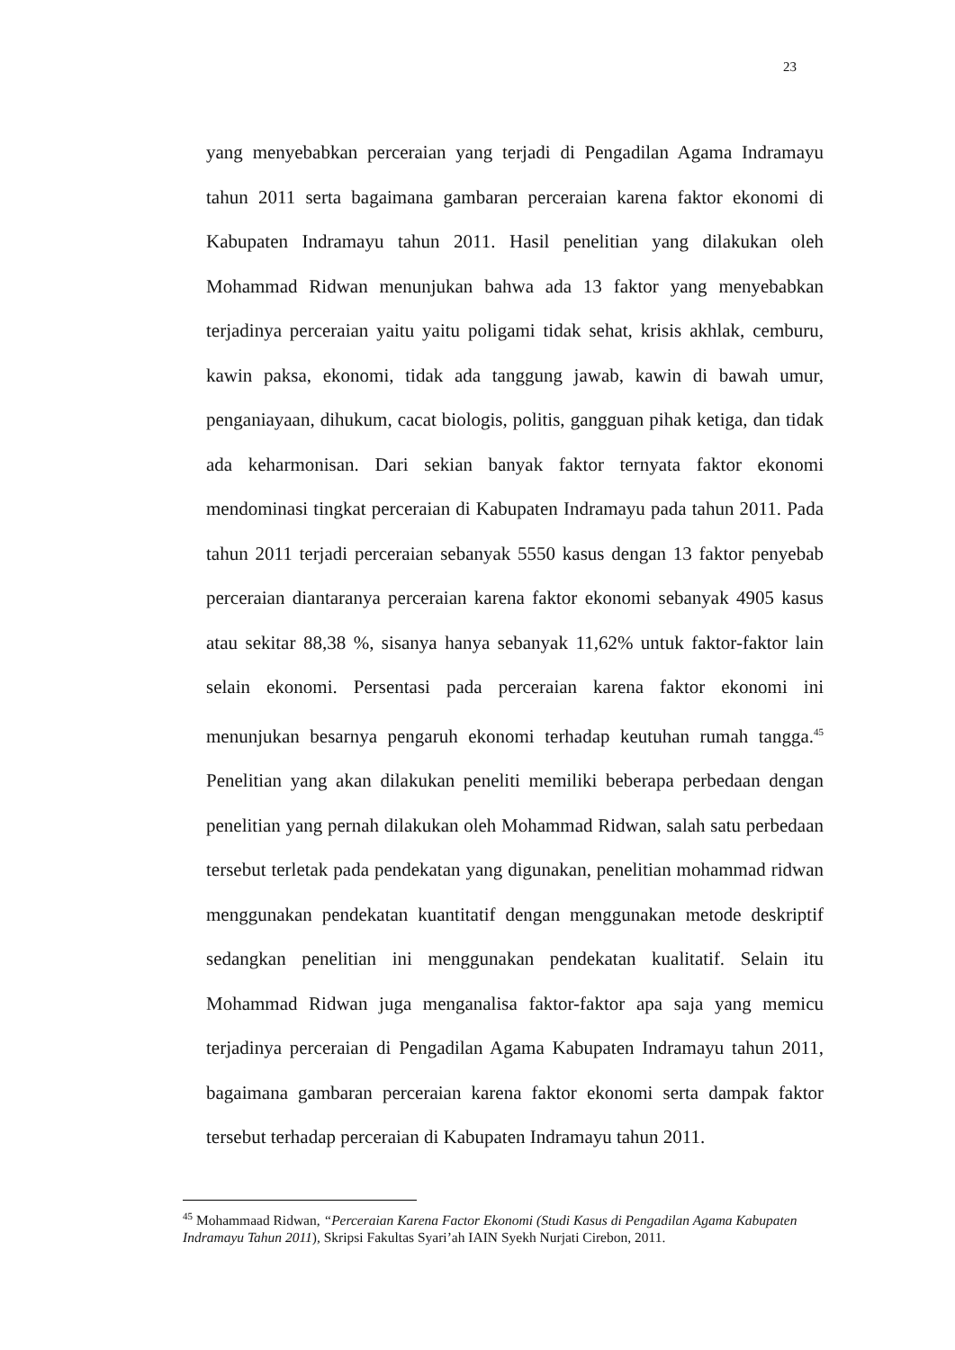23
yang menyebabkan perceraian yang terjadi di Pengadilan Agama Indramayu tahun 2011 serta bagaimana gambaran perceraian karena faktor ekonomi di Kabupaten Indramayu tahun 2011. Hasil penelitian yang dilakukan oleh Mohammad Ridwan menunjukan bahwa ada 13 faktor yang menyebabkan terjadinya perceraian yaitu yaitu poligami tidak sehat, krisis akhlak, cemburu, kawin paksa, ekonomi, tidak ada tanggung jawab, kawin di bawah umur, penganiayaan, dihukum, cacat biologis, politis, gangguan pihak ketiga, dan tidak ada keharmonisan. Dari sekian banyak faktor ternyata faktor ekonomi mendominasi tingkat perceraian di Kabupaten Indramayu pada tahun 2011. Pada tahun 2011 terjadi perceraian sebanyak 5550 kasus dengan 13 faktor penyebab perceraian diantaranya perceraian karena faktor ekonomi sebanyak 4905 kasus atau sekitar 88,38 %, sisanya hanya sebanyak 11,62% untuk faktor-faktor lain selain ekonomi. Persentasi pada perceraian karena faktor ekonomi ini menunjukan besarnya pengaruh ekonomi terhadap keutuhan rumah tangga.<sup>45</sup> Penelitian yang akan dilakukan peneliti memiliki beberapa perbedaan dengan penelitian yang pernah dilakukan oleh Mohammad Ridwan, salah satu perbedaan tersebut terletak pada pendekatan yang digunakan, penelitian mohammad ridwan menggunakan pendekatan kuantitatif dengan menggunakan metode deskriptif sedangkan penelitian ini menggunakan pendekatan kualitatif. Selain itu Mohammad Ridwan juga menganalisa faktor-faktor apa saja yang memicu terjadinya perceraian di Pengadilan Agama Kabupaten Indramayu tahun 2011, bagaimana gambaran perceraian karena faktor ekonomi serta dampak faktor tersebut terhadap perceraian di Kabupaten Indramayu tahun 2011.
<sup>45</sup> Mohammaad Ridwan, “Perceraian Karena Factor Ekonomi (Studi Kasus di Pengadilan Agama Kabupaten Indramayu Tahun 2011), Skripsi Fakultas Syari’ah IAIN Syekh Nurjati Cirebon, 2011.